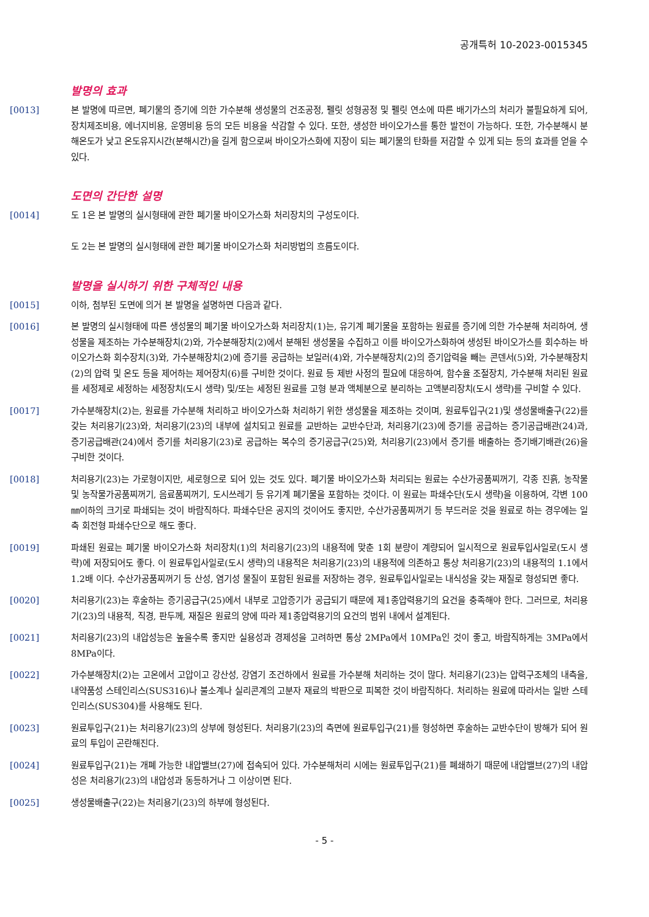공개특허 10-2023-0015345
발명의 효과
[0013] 본 발명에 따르면, 폐기물의 증기에 의한 가수분해 생성물의 건조공정, 펠릿 성형공정 및 펠릿 연소에 따른 배기가스의 처리가 불필요하게 되어, 장치제조비용, 에너지비용, 운영비용 등의 모든 비용을 삭감할 수 있다. 또한, 생성한 바이오가스를 통한 발전이 가능하다. 또한, 가수분해시 분해온도가 낮고 온도유지시간(분해시간)을 길게 함으로써 바이오가스화에 지장이 되는 폐기물의 탄화를 저감할 수 있게 되는 등의 효과를 얻을 수 있다.
도면의 간단한 설명
[0014] 도 1은 본 발명의 실시형태에 관한 폐기물 바이오가스화 처리장치의 구성도이다.
도 2는 본 발명의 실시형태에 관한 폐기물 바이오가스화 처리방법의 흐름도이다.
발명을 실시하기 위한 구체적인 내용
[0015] 이하, 첨부된 도면에 의거 본 발명을 설명하면 다음과 같다.
[0016] 본 발명의 실시형태에 따른 생성물의 폐기물 바이오가스화 처리장치(1)는, 유기계 폐기물을 포함하는 원료를 증기에 의한 가수분해 처리하여, 생성물을 제조하는 가수분해장치(2)와, 가수분해장치(2)에서 분해된 생성물을 수집하고 이를 바이오가스화하여 생성된 바이오가스를 회수하는 바이오가스화 회수장치(3)와, 가수분해장치(2)에 증기를 공급하는 보일러(4)와, 가수분해장치(2)의 증기압력을 빼는 콘덴서(5)와, 가수분해장치(2)의 압력 및 온도 등을 제어하는 제어장치(6)를 구비한 것이다. 원료 등 제반 사정의 필요에 대응하여, 함수율 조절장치, 가수분해 처리된 원료를 세정제로 세정하는 세정장치(도시 생략) 및/또는 세정된 원료를 고형 분과 액체분으로 분리하는 고액분리장치(도시 생략)를 구비할 수 있다.
[0017] 가수분해장치(2)는, 원료를 가수분해 처리하고 바이오가스화 처리하기 위한 생성물을 제조하는 것이며, 원료투입구(21)및 생성물배출구(22)를 갖는 처리용기(23)와, 처리용기(23)의 내부에 설치되고 원료를 교반하는 교반수단과, 처리용기(23)에 증기를 공급하는 증기공급배관(24)과, 증기공급배관(24)에서 증기를 처리용기(23)로 공급하는 복수의 증기공급구(25)와, 처리용기(23)에서 증기를 배출하는 증기배기배관(26)을 구비한 것이다.
[0018] 처리용기(23)는 가로형이지만, 세로형으로 되어 있는 것도 있다. 폐기물 바이오가스화 처리되는 원료는 수산가공품찌꺼기, 각종 진흙, 농작물 및 농작물가공품찌꺼기, 음료품찌꺼기, 도시쓰레기 등 유기계 폐기물을 포함하는 것이다. 이 원료는 파쇄수단(도시 생략)을 이용하여, 각변 100㎜이하의 크기로 파쇄되는 것이 바람직하다. 파쇄수단은 공지의 것이어도 좋지만, 수산가공품찌꺼기 등 부드러운 것을 원료로 하는 경우에는 일축 회전형 파쇄수단으로 해도 좋다.
[0019] 파쇄된 원료는 폐기물 바이오가스화 처리장치(1)의 처리용기(23)의 내용적에 맞춘 1회 분량이 계량되어 일시적으로 원료투입사일로(도시 생략)에 저장되어도 좋다. 이 원료투입사일로(도시 생략)의 내용적은 처리용기(23)의 내용적에 의존하고 통상 처리용기(23)의 내용적의 1.1에서 1.2배 이다. 수산가공품찌꺼기 등 산성, 염기성 물질이 포함된 원료를 저장하는 경우, 원료투입사일로는 내식성을 갖는 재질로 형성되면 좋다.
[0020] 처리용기(23)는 후술하는 증기공급구(25)에서 내부로 고압증기가 공급되기 때문에 제1종압력용기의 요건을 충족해야 한다. 그러므로, 처리용기(23)의 내용적, 직경, 판두께, 재질은 원료의 양에 따라 제1종압력용기의 요건의 범위 내에서 설계된다.
[0021] 처리용기(23)의 내압성능은 높을수록 좋지만 실용성과 경제성을 고려하면 통상 2MPa에서 10MPa인 것이 좋고, 바람직하게는 3MPa에서 8MPa이다.
[0022] 가수분해장치(2)는 고온에서 고압이고 강산성, 강염기 조건하에서 원료를 가수분해 처리하는 것이 많다. 처리용기(23)는 압력구조체의 내측을, 내약품성 스테인리스(SUS316)나 불소계나 실리콘계의 고분자 재료의 박판으로 피복한 것이 바람직하다. 처리하는 원료에 따라서는 일반 스테인리스(SUS304)를 사용해도 된다.
[0023] 원료투입구(21)는 처리용기(23)의 상부에 형성된다. 처리용기(23)의 측면에 원료투입구(21)를 형성하면 후술하는 교반수단이 방해가 되어 원료의 투입이 곤란해진다.
[0024] 원료투입구(21)는 개폐 가능한 내압밸브(27)에 접속되어 있다. 가수분해처리 시에는 원료투입구(21)를 폐쇄하기 때문에 내압밸브(27)의 내압성은 처리용기(23)의 내압성과 동등하거나 그 이상이면 된다.
[0025] 생성물배출구(22)는 처리용기(23)의 하부에 형성된다.
- 5 -